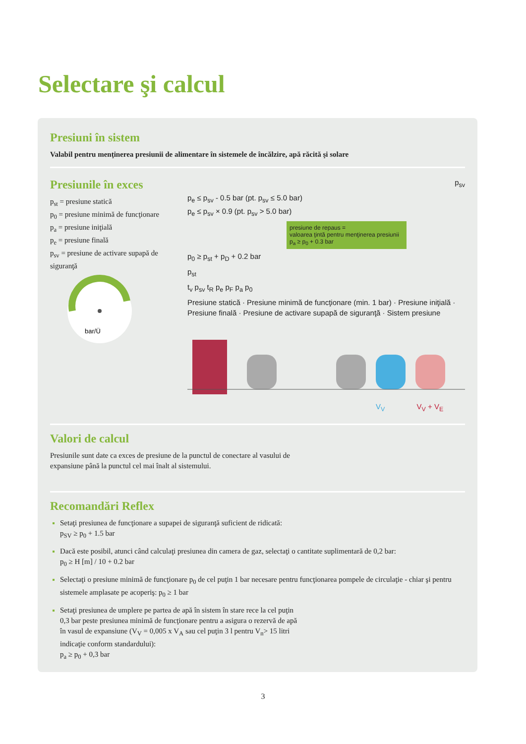Selectare şi calcul
Presiuni în sistem
Valabil pentru menţinerea presiunii de alimentare în sistemele de încălzire, apă răcită şi solare
Presiunile în exces
p<sub>st</sub> = presiune statică
p<sub>0</sub> = presiune minimă de funcţionare
p<sub>a</sub> = presiune iniţială
p<sub>e</sub> = presiune finală
p<sub>sv</sub> = presiune de activare supapă de siguranţă
bar/Ü
p<sub>sv</sub>
p<sub>e</sub> ≤ p<sub>sv</sub> - 0.5 bar (pt. p<sub>sv</sub> ≤ 5.0 bar)
p<sub>e</sub> ≤ p<sub>sv</sub> × 0.9 (pt. p<sub>sv</sub> > 5.0 bar)
presiune de repaus =
valoarea ţintă pentru menţinerea presiunii
p<sub>a</sub> ≥ p<sub>0</sub> + 0.3 bar
p<sub>0</sub> ≥ p<sub>st</sub> + p<sub>D</sub> + 0.2 bar
p<sub>st</sub>
t<sub>v</sub> p<sub>sv</sub> t<sub>R</sub> p<sub>e</sub> p<sub>F</sub> p<sub>a</sub> p<sub>0</sub>
Presiune statică · Presiune minimă de funcţionare (min. 1 bar) · Presiune iniţială · Presiune finală · Presiune de activare supapă de siguranţă · Sistem presiune
V<sub>V</sub> V<sub>V</sub> + V<sub>E</sub>
Valori de calcul
Presiunile sunt date ca exces de presiune de la punctul de conectare al vasului de
expansiune până la punctul cel mai înalt al sistemului.
Recomandări Reflex
Setaţi presiunea de funcţionare a supapei de siguranţă suficient de ridicată:
p<sub>SV</sub> ≥ p<sub>0</sub> + 1.5 bar
Dacă este posibil, atunci când calculaţi presiunea din camera de gaz, selectaţi o cantitate suplimentară de 0,2 bar:
p<sub>0</sub> ≥ H [m] / 10 + 0.2 bar
Selectaţi o presiune minimă de funcţionare p<sub>0</sub> de cel puţin 1 bar necesare pentru funcţionarea pompele de circulaţie - chiar şi pentru sistemele amplasate pe acoperiş: p<sub>0</sub> ≥ 1 bar
Setaţi presiunea de umplere pe partea de apă în sistem în stare rece la cel puţin
0,3 bar peste presiunea minimă de funcţionare pentru a asigura o rezervă de apă
în vasul de expansiune (V<sub>V</sub> = 0,005 x V<sub>A</sub> sau cel puţin 3 l pentru V<sub>n</sub>> 15 litri
indicaţie conform standardului):
p<sub>a</sub> ≥ p<sub>0</sub> + 0,3 bar
3